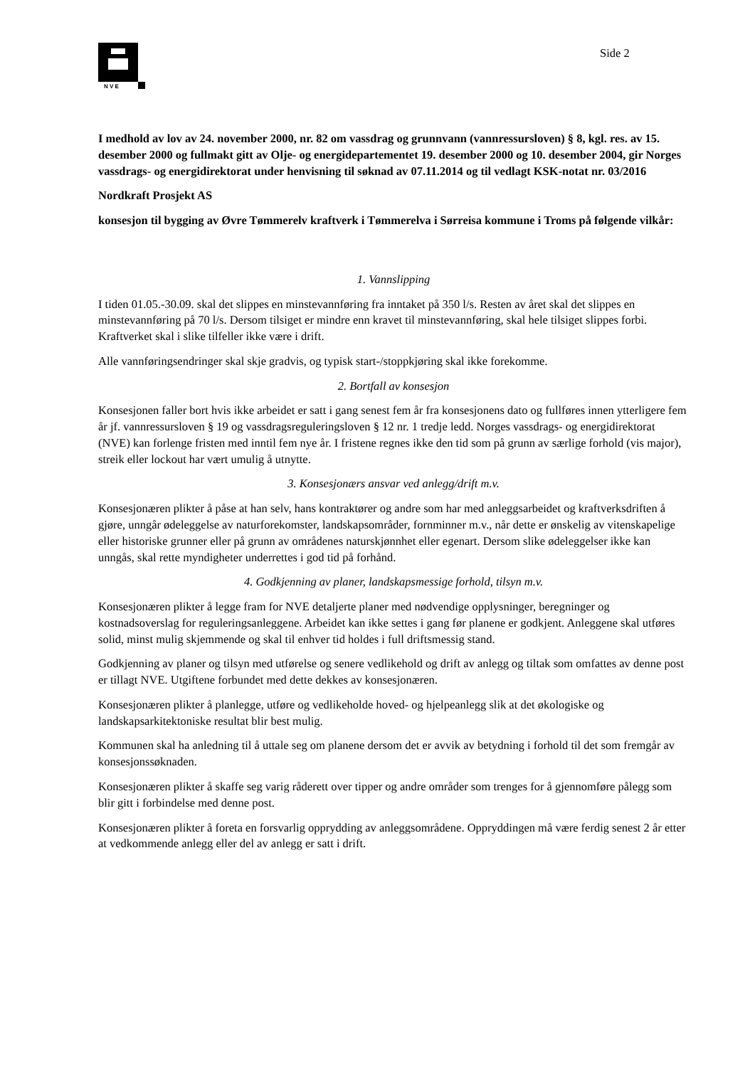N V E
Side 2
I medhold av lov av 24. november 2000, nr. 82 om vassdrag og grunnvann (vannressursloven) § 8, kgl. res. av 15. desember 2000 og fullmakt gitt av Olje- og energidepartementet 19. desember 2000 og 10. desember 2004, gir Norges vassdrags- og energidirektorat under henvisning til søknad av 07.11.2014 og til vedlagt KSK-notat nr. 03/2016
Nordkraft Prosjekt AS
konsesjon til bygging av Øvre Tømmerelv kraftverk i Tømmerelva i Sørreisa kommune i Troms på følgende vilkår:
1. Vannslipping
I tiden 01.05.-30.09. skal det slippes en minstevannføring fra inntaket på 350 l/s. Resten av året skal det slippes en minstevannføring på 70 l/s. Dersom tilsiget er mindre enn kravet til minstevannføring, skal hele tilsiget slippes forbi. Kraftverket skal i slike tilfeller ikke være i drift.
Alle vannføringsendringer skal skje gradvis, og typisk start-/stoppkjøring skal ikke forekomme.
2. Bortfall av konsesjon
Konsesjonen faller bort hvis ikke arbeidet er satt i gang senest fem år fra konsesjonens dato og fullføres innen ytterligere fem år jf. vannressursloven § 19 og vassdragsreguleringsloven § 12 nr. 1 tredje ledd. Norges vassdrags- og energidirektorat (NVE) kan forlenge fristen med inntil fem nye år. I fristene regnes ikke den tid som på grunn av særlige forhold (vis major), streik eller lockout har vært umulig å utnytte.
3. Konsesjonærs ansvar ved anlegg/drift m.v.
Konsesjonæren plikter å påse at han selv, hans kontraktører og andre som har med anleggsarbeidet og kraftverksdriften å gjøre, unngår ødeleggelse av naturforekomster, landskapsområder, fornminner m.v., når dette er ønskelig av vitenskapelige eller historiske grunner eller på grunn av områdenes naturskjønnhet eller egenart. Dersom slike ødeleggelser ikke kan unngås, skal rette myndigheter underrettes i god tid på forhånd.
4. Godkjenning av planer, landskapsmessige forhold, tilsyn m.v.
Konsesjonæren plikter å legge fram for NVE detaljerte planer med nødvendige opplysninger, beregninger og kostnadsoverslag for reguleringsanleggene. Arbeidet kan ikke settes i gang før planene er godkjent. Anleggene skal utføres solid, minst mulig skjemmende og skal til enhver tid holdes i full driftsmessig stand.
Godkjenning av planer og tilsyn med utførelse og senere vedlikehold og drift av anlegg og tiltak som omfattes av denne post er tillagt NVE. Utgiftene forbundet med dette dekkes av konsesjonæren.
Konsesjonæren plikter å planlegge, utføre og vedlikeholde hoved- og hjelpeanlegg slik at det økologiske og landskapsarkitektoniske resultat blir best mulig.
Kommunen skal ha anledning til å uttale seg om planene dersom det er avvik av betydning i forhold til det som fremgår av konsesjonssøknaden.
Konsesjonæren plikter å skaffe seg varig råderett over tipper og andre områder som trenges for å gjennomføre pålegg som blir gitt i forbindelse med denne post.
Konsesjonæren plikter å foreta en forsvarlig opprydding av anleggsområdene. Oppryddingen må være ferdig senest 2 år etter at vedkommende anlegg eller del av anlegg er satt i drift.